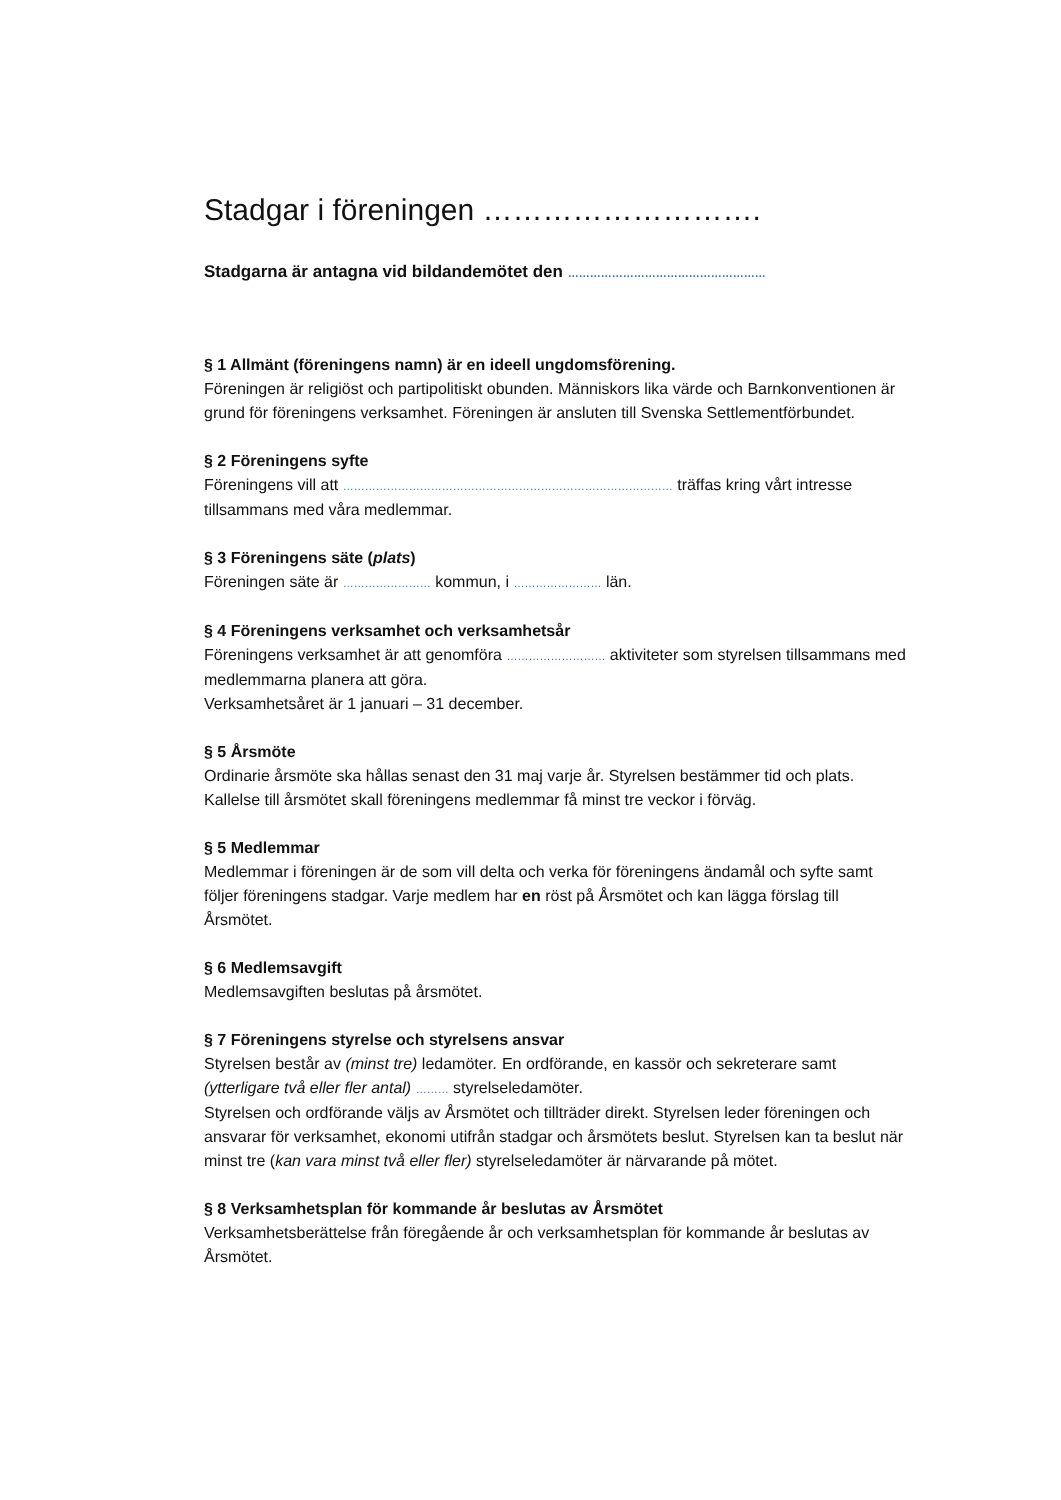Stadgar i föreningen ……………………….
Stadgarna är antagna vid bildandemötet den ………………………………………………
§ 1 Allmänt (föreningens namn) är en ideell ungdomsförening.
Föreningen är religiöst och partipolitiskt obunden. Människors lika värde och Barnkonventionen är grund för föreningens verksamhet. Föreningen är ansluten till Svenska Settlementförbundet.
§ 2 Föreningens syfte
Föreningens vill att ……………………………………………………………………………… träffas kring vårt intresse tillsammans med våra medlemmar.
§ 3 Föreningens säte (plats)
Föreningen säte är …………………… kommun, i …………………… län.
§ 4 Föreningens verksamhet och verksamhetsår
Föreningens verksamhet är att genomföra ……………………… aktiviteter som styrelsen tillsammans med medlemmarna planera att göra.
Verksamhetsåret är 1 januari – 31 december.
§ 5 Årsmöte
Ordinarie årsmöte ska hållas senast den 31 maj varje år. Styrelsen bestämmer tid och plats. Kallelse till årsmötet skall föreningens medlemmar få minst tre veckor i förväg.
§ 5 Medlemmar
Medlemmar i föreningen är de som vill delta och verka för föreningens ändamål och syfte samt följer föreningens stadgar. Varje medlem har en röst på Årsmötet och kan lägga förslag till Årsmötet.
§ 6 Medlemsavgift
Medlemsavgiften beslutas på årsmötet.
§ 7 Föreningens styrelse och styrelsens ansvar
Styrelsen består av (minst tre) ledamöter. En ordförande, en kassör och sekreterare samt (ytterligare två eller fler antal) ……… styrelseledamöter.
Styrelsen och ordförande väljs av Årsmötet och tillträder direkt. Styrelsen leder föreningen och ansvarar för verksamhet, ekonomi utifrån stadgar och årsmötets beslut. Styrelsen kan ta beslut när minst tre (kan vara minst två eller fler) styrelseledamöter är närvarande på mötet.
§ 8 Verksamhetsplan för kommande år beslutas av Årsmötet
Verksamhetsberättelse från föregående år och verksamhetsplan för kommande år beslutas av Årsmötet.